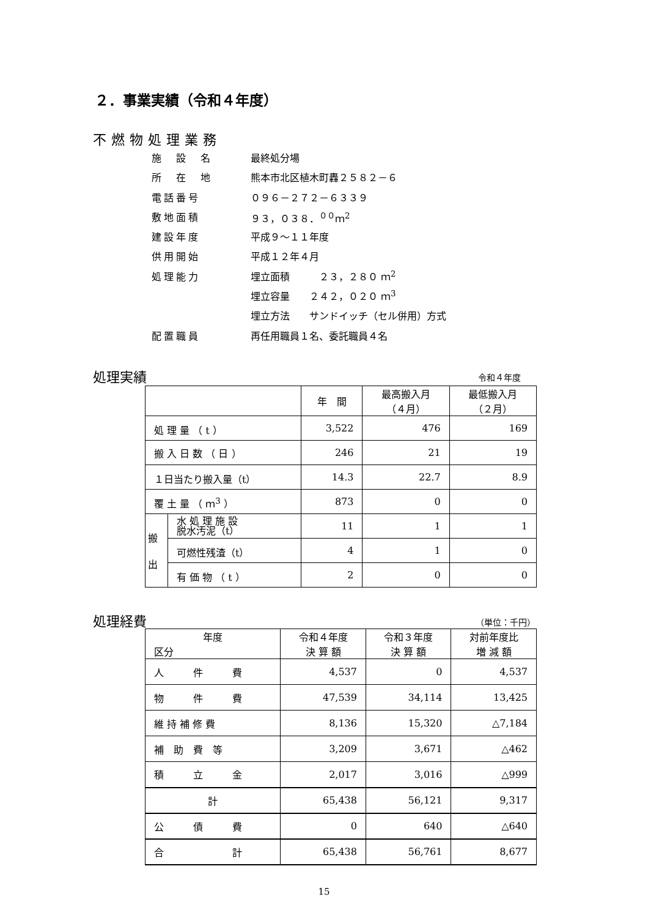２．事業実績（令和４年度）
不燃物処理業務
施　設　名 最終処分場
所　在　地 熊本市北区植木町轟２５８２－６
電話番号 ０９６－２７２－６３３９
敷地面積 ９３，０３８．<sup>００</sup>ｍ<sup>2</sup>
建設年度 平成９～１１年度
供用開始 平成１２年４月
処理能力 埋立面積　　　２３，２８０ ｍ<sup>2</sup>
埋立容量　　２４２，０２０ ｍ<sup>3</sup>
埋立方法　　サンドイッチ（セル併用）方式
配置職員 再任用職員１名、委託職員４名
処理実績 令和４年度
| | | 年 間 | 最高搬入月 （４月） | 最低搬入月 （２月） |
| --- | --- | --- | --- | --- |
| 処 理 量 （ t ） | | 3,522 | 476 | 169 |
| 搬 入 日 数 （ 日 ） | | 246 | 21 | 19 |
| １日当たり搬入量（t） | | 14.3 | 22.7 | 8.9 |
| 覆 土 量 （ ｍ<sup>3</sup> ） | | 873 | 0 | 0 |
| 搬 出 | 水 処 理 施 設 脱水汚泥（t） | 11 | 1 | 1 |
| | 可燃性残渣（t） | 4 | 1 | 0 |
| | 有 価 物 （ t ） | 2 | 0 | 0 |
処理経費 （単位：千円）
| 年度 区分 | 令和４年度 決 算 額 | 令和３年度 決 算 額 | 対前年度比 増 減 額 |
| --- | --- | --- | --- |
| 人 件 費 | 4,537 | 0 | 4,537 |
| 物 件 費 | 47,539 | 34,114 | 13,425 |
| 維 持 補 修 費 | 8,136 | 15,320 | △7,184 |
| 補 助 費 等 | 3,209 | 3,671 | △462 |
| 積 立 金 | 2,017 | 3,016 | △999 |
| 計 | 65,438 | 56,121 | 9,317 |
| 公 債 費 | 0 | 640 | △640 |
| 合 計 | 65,438 | 56,761 | 8,677 |
15